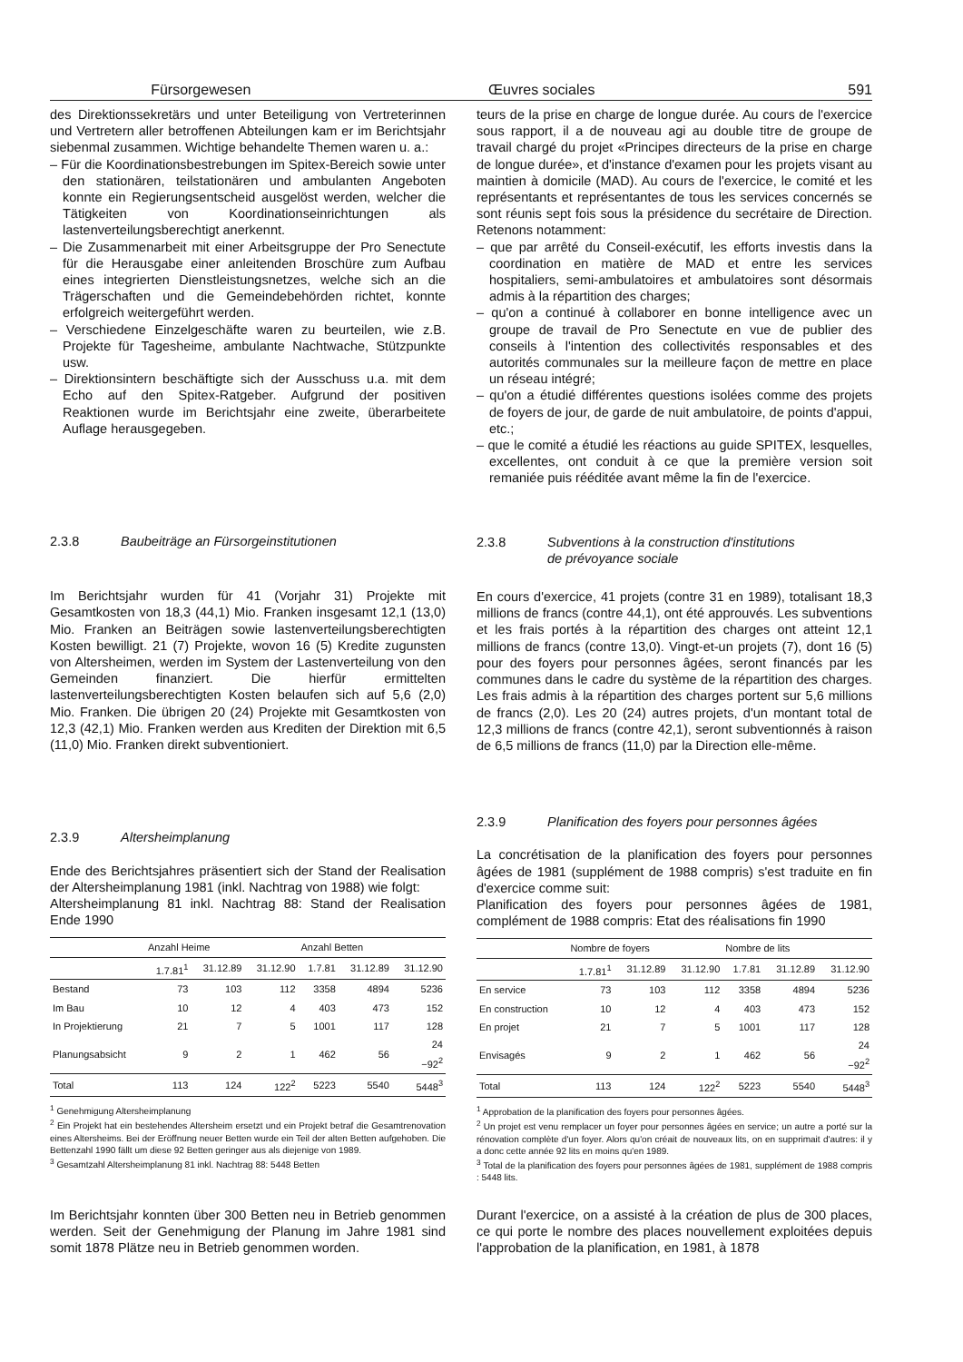Fürsorgewesen Œuvres sociales 591
des Direktionssekretärs und unter Beteiligung von Vertreterinnen und Vertretern aller betroffenen Abteilungen kam er im Berichtsjahr siebenmal zusammen. Wichtige behandelte Themen waren u. a.:
– Für die Koordinationsbestrebungen im Spitex-Bereich sowie unter den stationären, teilstationären und ambulanten Angeboten konnte ein Regierungsentscheid ausgelöst werden, welcher die Tätigkeiten von Koordinationseinrichtungen als lastenverteilungsberechtigt anerkennt.
– Die Zusammenarbeit mit einer Arbeitsgruppe der Pro Senectute für die Herausgabe einer anleitenden Broschüre zum Aufbau eines integrierten Dienstleistungsnetzes, welche sich an die Trägerschaften und die Gemeindebehörden richtet, konnte erfolgreich weitergeführt werden.
– Verschiedene Einzelgeschäfte waren zu beurteilen, wie z.B. Projekte für Tagesheime, ambulante Nachtwache, Stützpunkte usw.
– Direktionsintern beschäftigte sich der Ausschuss u.a. mit dem Echo auf den Spitex-Ratgeber. Aufgrund der positiven Reaktionen wurde im Berichtsjahr eine zweite, überarbeitete Auflage herausgegeben.
2.3.8 Baubeiträge an Fürsorgeinstitutionen
Im Berichtsjahr wurden für 41 (Vorjahr 31) Projekte mit Gesamtkosten von 18,3 (44,1) Mio. Franken insgesamt 12,1 (13,0) Mio. Franken an Beiträgen sowie lastenverteilungsberechtigten Kosten bewilligt. 21 (7) Projekte, wovon 16 (5) Kredite zugunsten von Altersheimen, werden im System der Lastenverteilung von den Gemeinden finanziert. Die hierfür ermittelten lastenverteilungsberechtigten Kosten belaufen sich auf 5,6 (2,0) Mio. Franken. Die übrigen 20 (24) Projekte mit Gesamtkosten von 12,3 (42,1) Mio. Franken werden aus Krediten der Direktion mit 6,5 (11,0) Mio. Franken direkt subventioniert.
2.3.9 Altersheimplanung
Ende des Berichtsjahres präsentiert sich der Stand der Realisation der Altersheimplanung 1981 (inkl. Nachtrag von 1988) wie folgt:
Altersheimplanung 81 inkl. Nachtrag 88: Stand der Realisation Ende 1990
| | Anzahl Heime | | | Anzahl Betten | | |
| --- | --- | --- | --- | --- | --- | --- |
| | 1.7.81<sup>1</sup> | 31.12.89 | 31.12.90 | 1.7.81 | 31.12.89 | 31.12.90 |
| Bestand | 73 | 103 | 112 | 3358 | 4894 | 5236 |
| Im Bau | 10 | 12 | 4 | 403 | 473 | 152 |
| In Projektierung | 21 | 7 | 5 | 1001 | 117 | 128 |
| Planungsabsicht | 9 | 2 | 1 | 462 | 56 | 24 −92<sup>2</sup> |
| Total | 113 | 124 | 122<sup>2</sup> | 5223 | 5540 | 5448<sup>3</sup> |
<sup>1</sup> Genehmigung Altersheimplanung
<sup>2</sup> Ein Projekt hat ein bestehendes Altersheim ersetzt und ein Projekt betraf die Gesamtrenovation eines Altersheims. Bei der Eröffnung neuer Betten wurde ein Teil der alten Betten aufgehoben. Die Bettenzahl 1990 fällt um diese 92 Betten geringer aus als diejenige von 1989.
<sup>3</sup> Gesamtzahl Altersheimplanung 81 inkl. Nachtrag 88: 5448 Betten
Im Berichtsjahr konnten über 300 Betten neu in Betrieb genommen werden. Seit der Genehmigung der Planung im Jahre 1981 sind somit 1878 Plätze neu in Betrieb genommen worden.
teurs de la prise en charge de longue durée. Au cours de l'exercice sous rapport, il a de nouveau agi au double titre de groupe de travail chargé du projet «Principes directeurs de la prise en charge de longue durée», et d'instance d'examen pour les projets visant au maintien à domicile (MAD). Au cours de l'exercice, le comité et les représentants et représentantes de tous les services concernés se sont réunis sept fois sous la présidence du secrétaire de Direction. Retenons notamment:
– que par arrêté du Conseil-exécutif, les efforts investis dans la coordination en matière de MAD et entre les services hospitaliers, semi-ambulatoires et ambulatoires sont désormais admis à la répartition des charges;
– qu'on a continué à collaborer en bonne intelligence avec un groupe de travail de Pro Senectute en vue de publier des conseils à l'intention des collectivités responsables et des autorités communales sur la meilleure façon de mettre en place un réseau intégré;
– qu'on a étudié différentes questions isolées comme des projets de foyers de jour, de garde de nuit ambulatoire, de points d'appui, etc.;
– que le comité a étudié les réactions au guide SPITEX, lesquelles, excellentes, ont conduit à ce que la première version soit remaniée puis rééditée avant même la fin de l'exercice.
2.3.8 Subventions à la construction d'institutions
de prévoyance sociale
En cours d'exercice, 41 projets (contre 31 en 1989), totalisant 18,3 millions de francs (contre 44,1), ont été approuvés. Les subventions et les frais portés à la répartition des charges ont atteint 12,1 millions de francs (contre 13,0). Vingt-et-un projets (7), dont 16 (5) pour des foyers pour personnes âgées, seront financés par les communes dans le cadre du système de la répartition des charges. Les frais admis à la répartition des charges portent sur 5,6 millions de francs (2,0). Les 20 (24) autres projets, d'un montant total de 12,3 millions de francs (contre 42,1), seront subventionnés à raison de 6,5 millions de francs (11,0) par la Direction elle-même.
2.3.9 Planification des foyers pour personnes âgées
La concrétisation de la planification des foyers pour personnes âgées de 1981 (supplément de 1988 compris) s'est traduite en fin d'exercice comme suit:
Planification des foyers pour personnes âgées de 1981, complément de 1988 compris: Etat des réalisations fin 1990
| | Nombre de foyers | | | Nombre de lits | | |
| --- | --- | --- | --- | --- | --- | --- |
| | 1.7.81<sup>1</sup> | 31.12.89 | 31.12.90 | 1.7.81 | 31.12.89 | 31.12.90 |
| En service | 73 | 103 | 112 | 3358 | 4894 | 5236 |
| En construction | 10 | 12 | 4 | 403 | 473 | 152 |
| En projet | 21 | 7 | 5 | 1001 | 117 | 128 |
| Envisagés | 9 | 2 | 1 | 462 | 56 | 24 −92<sup>2</sup> |
| Total | 113 | 124 | 122<sup>2</sup> | 5223 | 5540 | 5448<sup>3</sup> |
<sup>1</sup> Approbation de la planification des foyers pour personnes âgées.
<sup>2</sup> Un projet est venu remplacer un foyer pour personnes âgées en service; un autre a porté sur la rénovation complète d'un foyer. Alors qu'on créait de nouveaux lits, on en supprimait d'autres: il y a donc cette année 92 lits en moins qu'en 1989.
<sup>3</sup> Total de la planification des foyers pour personnes âgées de 1981, supplément de 1988 compris : 5448 lits.
Durant l'exercice, on a assisté à la création de plus de 300 places, ce qui porte le nombre des places nouvellement exploitées depuis l'approbation de la planification, en 1981, à 1878